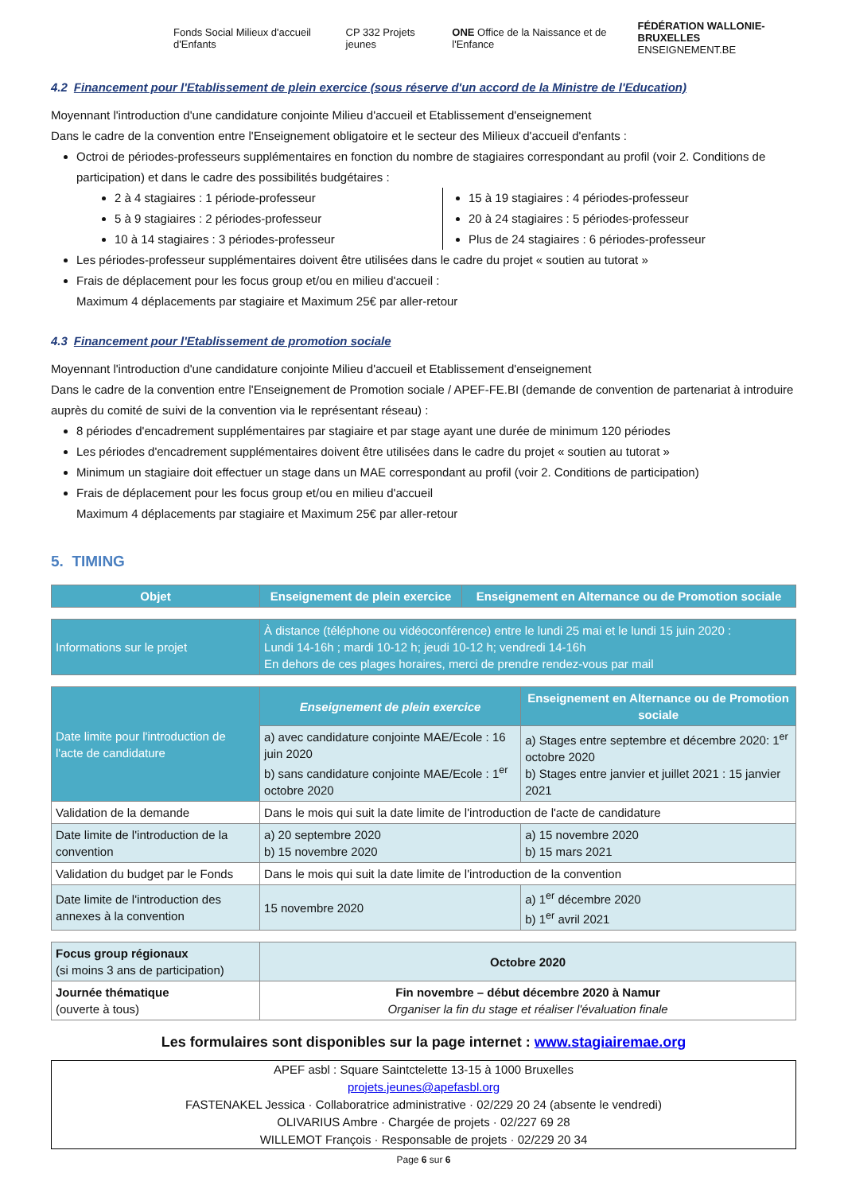Fonds Social Milieux d'accueil d'Enfants
CP 332 Projets jeunes
ONE Office de la Naissance et de l'Enfance
FÉDÉRATION WALLONIE-BRUXELLES
ENSEIGNEMENT.BE
4.2 Financement pour l'Etablissement de plein exercice (sous réserve d'un accord de la Ministre de l'Education)
Moyennant l'introduction d'une candidature conjointe Milieu d'accueil et Etablissement d'enseignement
Dans le cadre de la convention entre l'Enseignement obligatoire et le secteur des Milieux d'accueil d'enfants :
Octroi de périodes-professeurs supplémentaires en fonction du nombre de stagiaires correspondant au profil (voir 2. Conditions de participation) et dans le cadre des possibilités budgétaires :
2 à 4 stagiaires : 1 période-professeur
5 à 9 stagiaires : 2 périodes-professeur
10 à 14 stagiaires : 3 périodes-professeur
15 à 19 stagiaires : 4 périodes-professeur
20 à 24 stagiaires : 5 périodes-professeur
Plus de 24 stagiaires : 6 périodes-professeur
Les périodes-professeur supplémentaires doivent être utilisées dans le cadre du projet « soutien au tutorat »
Frais de déplacement pour les focus group et/ou en milieu d'accueil :
Maximum 4 déplacements par stagiaire et Maximum 25€ par aller-retour
4.3 Financement pour l'Etablissement de promotion sociale
Moyennant l'introduction d'une candidature conjointe Milieu d'accueil et Etablissement d'enseignement
Dans le cadre de la convention entre l'Enseignement de Promotion sociale / APEF-FE.BI (demande de convention de partenariat à introduire auprès du comité de suivi de la convention via le représentant réseau) :
8 périodes d'encadrement supplémentaires par stagiaire et par stage ayant une durée de minimum 120 périodes
Les périodes d'encadrement supplémentaires doivent être utilisées dans le cadre du projet « soutien au tutorat »
Minimum un stagiaire doit effectuer un stage dans un MAE correspondant au profil (voir 2. Conditions de participation)
Frais de déplacement pour les focus group et/ou en milieu d'accueil
Maximum 4 déplacements par stagiaire et Maximum 25€ par aller-retour
5. TIMING
| Objet | Enseignement de plein exercice | Enseignement en Alternance ou de Promotion sociale |
| --- | --- | --- |
| Informations sur le projet | À distance (téléphone ou vidéoconférence) entre le lundi 25 mai et le lundi 15 juin 2020 : Lundi 14-16h ; mardi 10-12 h; jeudi 10-12 h; vendredi 14-16h En dehors de ces plages horaires, merci de prendre rendez-vous par mail |
| Date limite pour l'introduction de l'acte de candidature | Enseignement de plein exercice | Enseignement en Alternance ou de Promotion sociale |
| | a) avec candidature conjointe MAE/Ecole : 16 juin 2020 b) sans candidature conjointe MAE/Ecole : 1<sup>er</sup> octobre 2020 | a) Stages entre septembre et décembre 2020: 1<sup>er</sup> octobre 2020 b) Stages entre janvier et juillet 2021 : 15 janvier 2021 |
| Validation de la demande | Dans le mois qui suit la date limite de l'introduction de l'acte de candidature | |
| Date limite de l'introduction de la convention | a) 20 septembre 2020 b) 15 novembre 2020 | a) 15 novembre 2020 b) 15 mars 2021 |
| Validation du budget par le Fonds | Dans le mois qui suit la date limite de l'introduction de la convention | |
| Date limite de l'introduction des annexes à la convention | 15 novembre 2020 | a) 1<sup>er</sup> décembre 2020 b) 1<sup>er</sup> avril 2021 |
| Focus group régionaux (si moins 3 ans de participation) | Octobre 2020 |
| Journée thématique (ouverte à tous) | Fin novembre – début décembre 2020 à Namur Organiser la fin du stage et réaliser l'évaluation finale |
Les formulaires sont disponibles sur la page internet : www.stagiairemae.org
APEF asbl : Square Saintctelette 13-15 à 1000 Bruxelles
projets.jeunes@apefasbl.org
FASTENAKEL Jessica · Collaboratrice administrative · 02/229 20 24 (absente le vendredi)
OLIVARIUS Ambre · Chargée de projets · 02/227 69 28
WILLEMOT François · Responsable de projets · 02/229 20 34
Page 6 sur 6